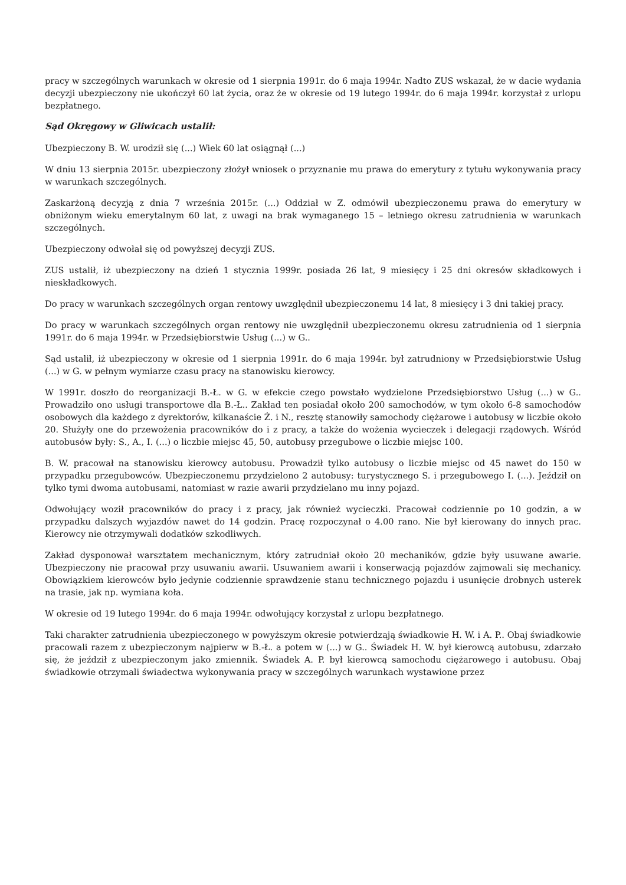pracy w szczególnych warunkach w okresie od 1 sierpnia 1991r. do 6 maja 1994r. Nadto ZUS wskazał, że w dacie wydania decyzji ubezpieczony nie ukończył 60 lat życia, oraz że w okresie od 19 lutego 1994r. do 6 maja 1994r. korzystał z urlopu bezpłatnego.
Sąd Okręgowy w Gliwicach ustalił:
Ubezpieczony B. W. urodził się (...) Wiek 60 lat osiągnął (...)
W dniu 13 sierpnia 2015r. ubezpieczony złożył wniosek o przyznanie mu prawa do emerytury z tytułu wykonywania pracy w warunkach szczególnych.
Zaskarżoną decyzją z dnia 7 września 2015r. (...) Oddział w Z. odmówił ubezpieczonemu prawa do emerytury w obniżonym wieku emerytalnym 60 lat, z uwagi na brak wymaganego 15 – letniego okresu zatrudnienia w warunkach szczególnych.
Ubezpieczony odwołał się od powyższej decyzji ZUS.
ZUS ustalił, iż ubezpieczony na dzień 1 stycznia 1999r. posiada 26 lat, 9 miesięcy i 25 dni okresów składkowych i nieskładkowych.
Do pracy w warunkach szczególnych organ rentowy uwzględnił ubezpieczonemu 14 lat, 8 miesięcy i 3 dni takiej pracy.
Do pracy w warunkach szczególnych organ rentowy nie uwzględnił ubezpieczonemu okresu zatrudnienia od 1 sierpnia 1991r. do 6 maja 1994r. w Przedsiębiorstwie Usług (...) w G..
Sąd ustalił, iż ubezpieczony w okresie od 1 sierpnia 1991r. do 6 maja 1994r. był zatrudniony w Przedsiębiorstwie Usług (...) w G. w pełnym wymiarze czasu pracy na stanowisku kierowcy.
W 1991r. doszło do reorganizacji B.-Ł. w G. w efekcie czego powstało wydzielone Przedsiębiorstwo Usług (...) w G.. Prowadziło ono usługi transportowe dla B.-Ł.. Zakład ten posiadał około 200 samochodów, w tym około 6-8 samochodów osobowych dla każdego z dyrektorów, kilkanaście Ż. i N., resztę stanowiły samochody ciężarowe i autobusy w liczbie około 20. Służyły one do przewożenia pracowników do i z pracy, a także do wożenia wycieczek i delegacji rządowych. Wśród autobusów były: S., A., I. (...) o liczbie miejsc 45, 50, autobusy przegubowe o liczbie miejsc 100.
B. W. pracował na stanowisku kierowcy autobusu. Prowadził tylko autobusy o liczbie miejsc od 45 nawet do 150 w przypadku przegubowców. Ubezpieczonemu przydzielono 2 autobusy: turystycznego S. i przegubowego I. (...). Jeździł on tylko tymi dwoma autobusami, natomiast w razie awarii przydzielano mu inny pojazd.
Odwołujący woził pracowników do pracy i z pracy, jak również wycieczki. Pracował codziennie po 10 godzin, a w przypadku dalszych wyjazdów nawet do 14 godzin. Pracę rozpoczynał o 4.00 rano. Nie był kierowany do innych prac. Kierowcy nie otrzymywali dodatków szkodliwych.
Zakład dysponował warsztatem mechanicznym, który zatrudniał około 20 mechaników, gdzie były usuwane awarie. Ubezpieczony nie pracował przy usuwaniu awarii. Usuwaniem awarii i konserwacją pojazdów zajmowali się mechanicy. Obowiązkiem kierowców było jedynie codziennie sprawdzenie stanu technicznego pojazdu i usunięcie drobnych usterek na trasie, jak np. wymiana koła.
W okresie od 19 lutego 1994r. do 6 maja 1994r. odwołujący korzystał z urlopu bezpłatnego.
Taki charakter zatrudnienia ubezpieczonego w powyższym okresie potwierdzają świadkowie H. W. i A. P.. Obaj świadkowie pracowali razem z ubezpieczonym najpierw w B.-Ł. a potem w (...) w G.. Świadek H. W. był kierowcą autobusu, zdarzało się, że jeździł z ubezpieczonym jako zmiennik. Świadek A. P. był kierowcą samochodu ciężarowego i autobusu. Obaj świadkowie otrzymali świadectwa wykonywania pracy w szczególnych warunkach wystawione przez